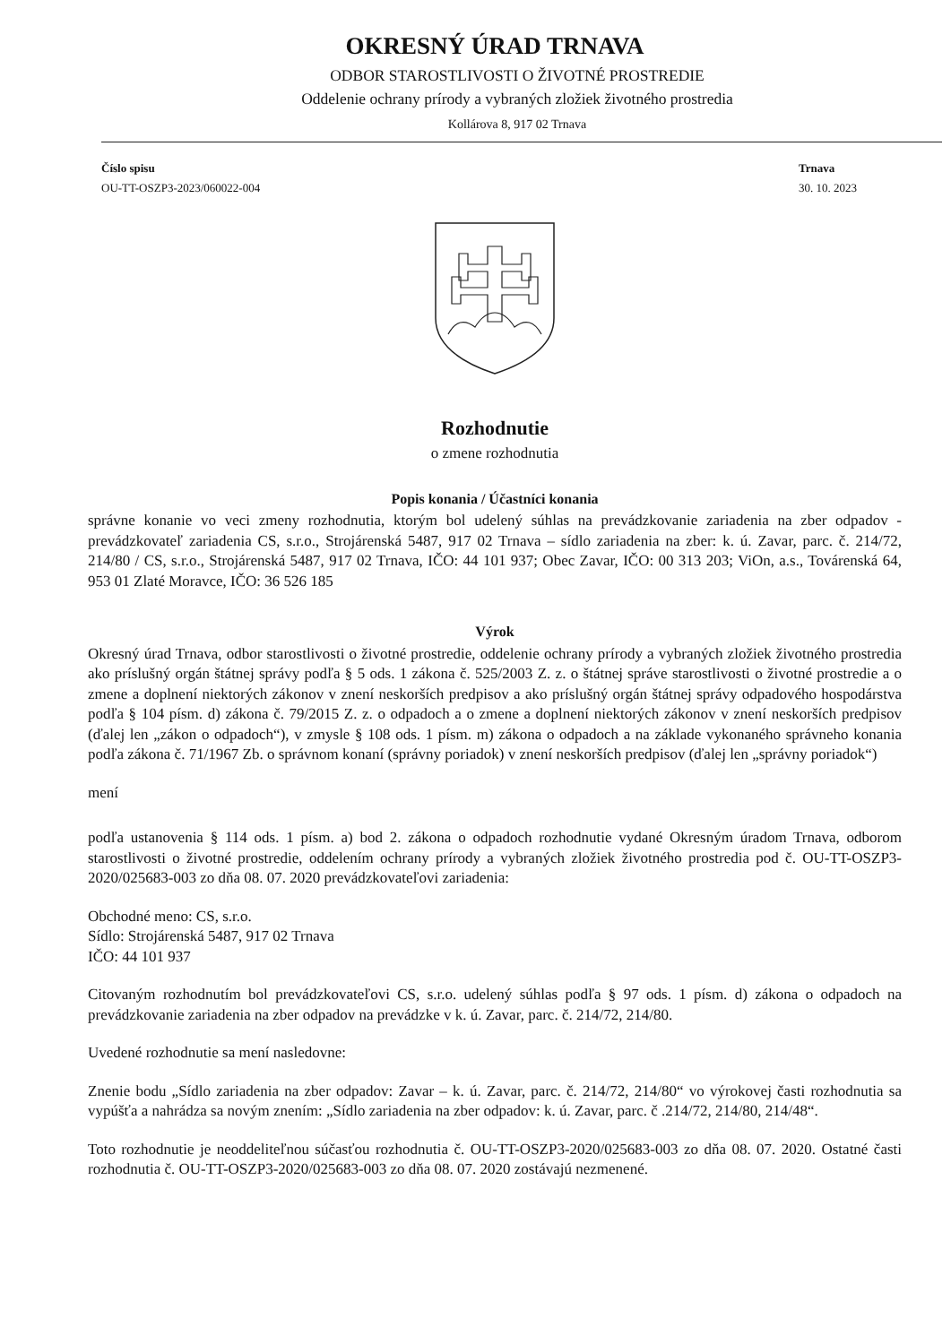OKRESNÝ ÚRAD TRNAVA
ODBOR STAROSTLIVOSTI O ŽIVOTNÉ PROSTREDIE
Oddelenie ochrany prírody a vybraných zložiek životného prostredia
Kollárova 8, 917 02 Trnava
Číslo spisu
OU-TT-OSZP3-2023/060022-004
Trnava
30. 10. 2023
Rozhodnutie
o zmene rozhodnutia
Popis konania / Účastníci konania
správne konanie vo veci zmeny rozhodnutia, ktorým bol udelený súhlas na prevádzkovanie zariadenia na zber odpadov - prevádzkovateľ zariadenia CS, s.r.o., Strojárenská 5487, 917 02 Trnava – sídlo zariadenia na zber: k. ú. Zavar, parc. č. 214/72, 214/80 / CS, s.r.o., Strojárenská 5487, 917 02 Trnava, IČO: 44 101 937; Obec Zavar, IČO: 00 313 203; ViOn, a.s., Továrenská 64, 953 01 Zlaté Moravce, IČO: 36 526 185
Výrok
Okresný úrad Trnava, odbor starostlivosti o životné prostredie, oddelenie ochrany prírody a vybraných zložiek životného prostredia ako príslušný orgán štátnej správy podľa § 5 ods. 1 zákona č. 525/2003 Z. z. o štátnej správe starostlivosti o životné prostredie a o zmene a doplnení niektorých zákonov v znení neskorších predpisov a ako príslušný orgán štátnej správy odpadového hospodárstva podľa § 104 písm. d) zákona č. 79/2015 Z. z. o odpadoch a o zmene a doplnení niektorých zákonov v znení neskorších predpisov (ďalej len „zákon o odpadoch“), v zmysle § 108 ods. 1 písm. m) zákona o odpadoch a na základe vykonaného správneho konania podľa zákona č. 71/1967 Zb. o správnom konaní (správny poriadok) v znení neskorších predpisov (ďalej len „správny poriadok“)
mení
podľa ustanovenia § 114 ods. 1 písm. a) bod 2. zákona o odpadoch rozhodnutie vydané Okresným úradom Trnava, odborom starostlivosti o životné prostredie, oddelením ochrany prírody a vybraných zložiek životného prostredia pod č. OU-TT-OSZP3-2020/025683-003 zo dňa 08. 07. 2020 prevádzkovateľovi zariadenia:
Obchodné meno: CS, s.r.o.
Sídlo: Strojárenská 5487, 917 02 Trnava
IČO: 44 101 937
Citovaným rozhodnutím bol prevádzkovateľovi CS, s.r.o. udelený súhlas podľa § 97 ods. 1 písm. d) zákona o odpadoch na prevádzkovanie zariadenia na zber odpadov na prevádzke v k. ú. Zavar, parc. č. 214/72, 214/80.
Uvedené rozhodnutie sa mení nasledovne:
Znenie bodu „Sídlo zariadenia na zber odpadov: Zavar – k. ú. Zavar, parc. č. 214/72, 214/80“ vo výrokovej časti rozhodnutia sa vypúšťa a nahrádza sa novým znením: „Sídlo zariadenia na zber odpadov: k. ú. Zavar, parc. č .214/72, 214/80, 214/48“.
Toto rozhodnutie je neoddeliteľnou súčasťou rozhodnutia č. OU-TT-OSZP3-2020/025683-003 zo dňa 08. 07. 2020. Ostatné časti rozhodnutia č. OU-TT-OSZP3-2020/025683-003 zo dňa 08. 07. 2020 zostávajú nezmenené.